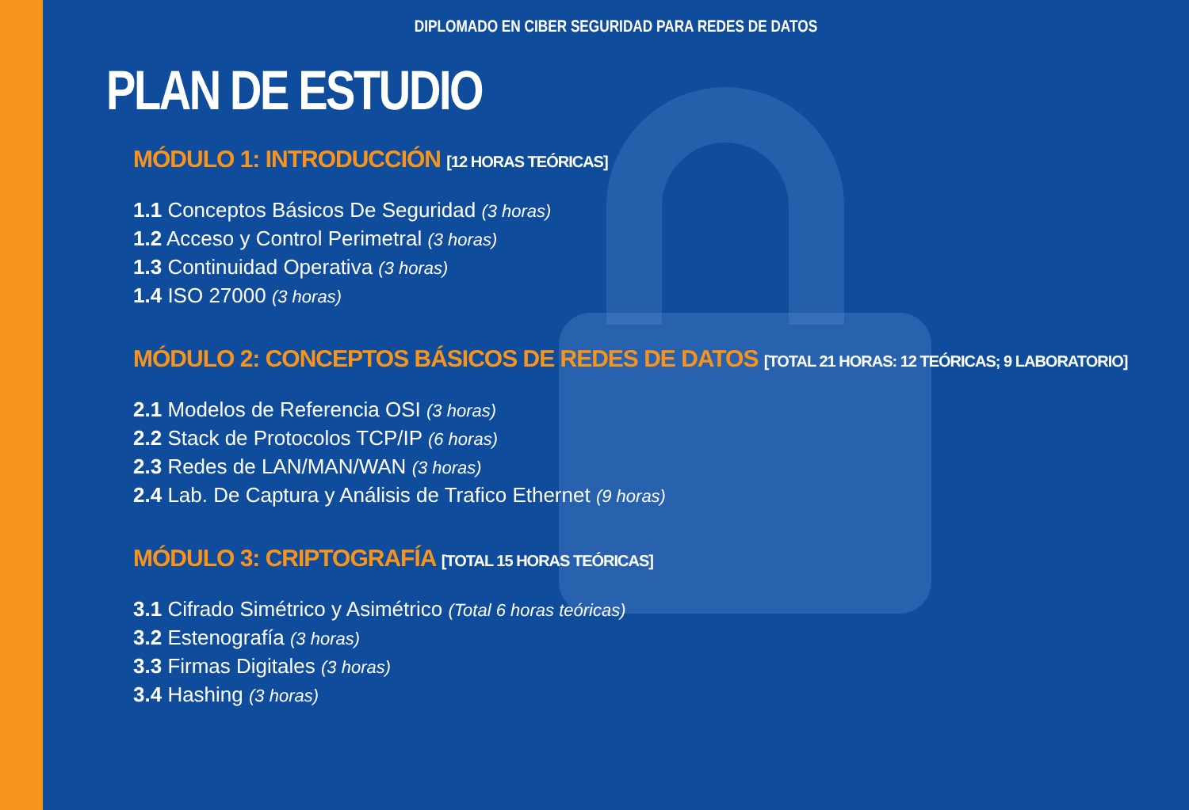DIPLOMADO EN CIBER SEGURIDAD PARA REDES DE DATOS
PLAN DE ESTUDIO
MÓDULO 1: INTRODUCCIÓN [12 HORAS TEÓRICAS]
1.1 Conceptos Básicos De Seguridad (3 horas)
1.2 Acceso y Control Perimetral (3 horas)
1.3 Continuidad Operativa (3 horas)
1.4 ISO 27000 (3 horas)
MÓDULO 2: CONCEPTOS BÁSICOS DE REDES DE DATOS [TOTAL 21 HORAS: 12 TEÓRICAS; 9 LABORATORIO]
2.1 Modelos de Referencia OSI (3 horas)
2.2 Stack de Protocolos TCP/IP (6 horas)
2.3 Redes de LAN/MAN/WAN (3 horas)
2.4 Lab. De Captura y Análisis de Trafico Ethernet (9 horas)
MÓDULO 3: CRIPTOGRAFÍA [TOTAL 15 HORAS TEÓRICAS]
3.1 Cifrado Simétrico y Asimétrico (Total 6 horas teóricas)
3.2 Estenografía (3 horas)
3.3 Firmas Digitales (3 horas)
3.4 Hashing (3 horas)